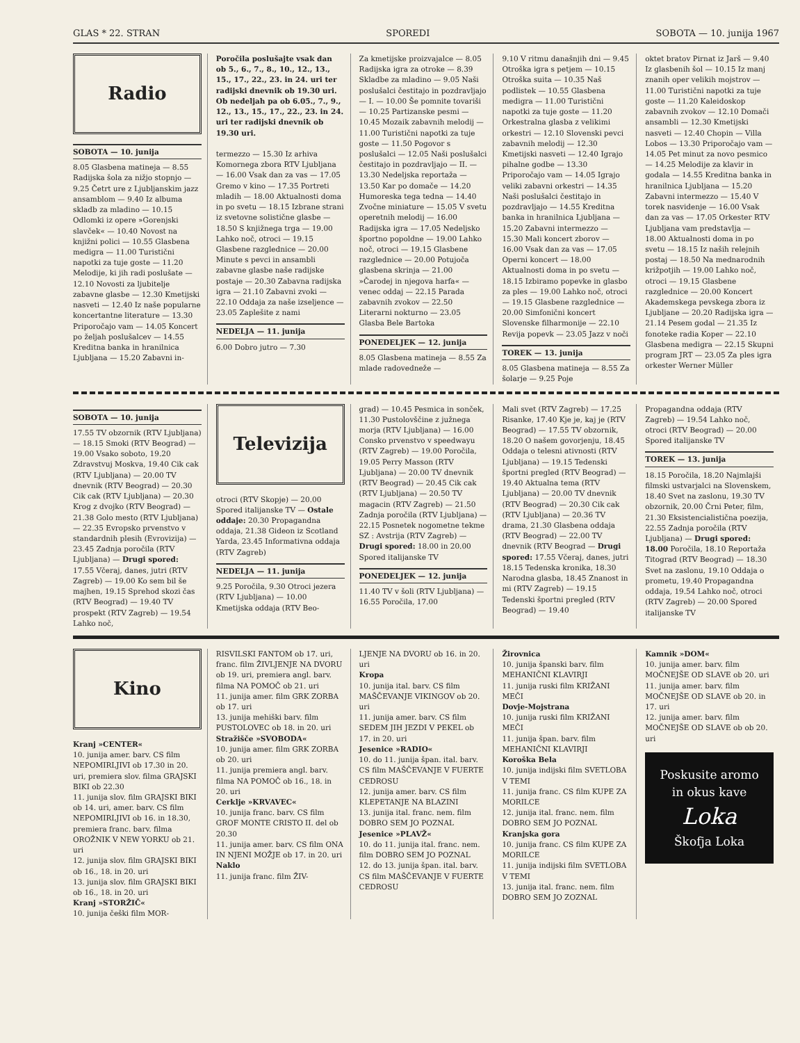GLAS * 22. STRAN SPOREDI SOBOTA — 10. junija 1967
Radio
SOBOTA — 10. junija
8.05 Glasbena matineja — 8.55 Radijska šola za nižjo stopnjo — 9.25 Četrt ure z Ljubljanskim jazz ansamblom — 9.40 Iz albuma skladb za mladino — 10.15 Odlomki iz opere »Gorenjski slavček« — 10.40 Novost na knjižni polici — 10.55 Glasbena medigra — 11.00 Turistični napotki za tuje goste — 11.20 Melodije, ki jih radi poslušate — 12.10 Novosti za ljubitelje zabavne glasbe — 12.30 Kmetijski nasveti — 12.40 Iz naše popularne koncertantne literature — 13.30 Priporočajo vam — 14.05 Koncert po željah poslušalcev — 14.55 Kreditna banka in hranilnica Ljubljana — 15.20 Zabavni in-
Poročila poslušajte vsak dan ob 5., 6., 7., 8., 10., 12., 13., 15., 17., 22., 23. in 24. uri ter radijski dnevnik ob 19.30 uri. Ob nedeljah pa ob 6.05., 7., 9., 12., 13., 15., 17., 22., 23. in 24. uri ter radijski dnevnik ob 19.30 uri.
termezzo — 15.30 Iz arhiva Komornega zbora RTV Ljubljana — 16.00 Vsak dan za vas — 17.05 Gremo v kino — 17.35 Portreti mladih — 18.00 Aktualnosti doma in po svetu — 18.15 Izbrane strani iz svetovne solistične glasbe — 18.50 S knjižnega trga — 19.00 Lahko noč, otroci — 19.15 Glasbene razglednice — 20.00 Minute s pevci in ansambli zabavne glasbe naše radijske postaje — 20.30 Zabavna radijska igra — 21.10 Zabavni zvoki — 22.10 Oddaja za naše izseljence — 23.05 Zaplešite z nami
NEDELJA — 11. junija
6.00 Dobro jutro — 7.30
Za kmetijske proizvajalce — 8.05 Radijska igra za otroke — 8.39 Skladbe za mladino — 9.05 Naši poslušalci čestitajo in pozdravljajo — I. — 10.00 Še pomnite tovariši — 10.25 Partizanske pesmi — 10.45 Mozaik zabavnih melodij — 11.00 Turistični napotki za tuje goste — 11.50 Pogovor s poslušalci — 12.05 Naši poslušalci čestitajo in pozdravljajo — II. — 13.30 Nedeljska reportaža — 13.50 Kar po domače — 14.20 Humoreska tega tedna — 14.40 Zvočne miniature — 15.05 V svetu operetnih melodij — 16.00 Radijska igra — 17.05 Nedeljsko športno popoldne — 19.00 Lahko noč, otroci — 19.15 Glasbene razglednice — 20.00 Potujoča glasbena skrinja — 21.00 »Čarodej in njegova harfa« — venec oddaj — 22.15 Parada zabavnih zvokov — 22.50 Literarni nokturno — 23.05 Glasba Bele Bartoka
PONEDELJEK — 12. junija
8.05 Glasbena matineja — 8.55 Za mlade radovedneže —
9.10 V ritmu današnjih dni — 9.45 Otroška igra s petjem — 10.15 Otroška suita — 10.35 Naš podlistek — 10.55 Glasbena medigra — 11.00 Turistični napotki za tuje goste — 11.20 Orkestralna glasba z velikimi orkestri — 12.10 Slovenski pevci zabavnih melodij — 12.30 Kmetijski nasveti — 12.40 Igrajo pihalne godbe — 13.30 Priporočajo vam — 14.05 Igrajo veliki zabavni orkestri — 14.35 Naši poslušalci čestitajo in pozdravljajo — 14.55 Kreditna banka in hranilnica Ljubljana — 15.20 Zabavni intermezzo — 15.30 Mali koncert zborov — 16.00 Vsak dan za vas — 17.05 Operni koncert — 18.00 Aktualnosti doma in po svetu — 18.15 Izbiramo popevke in glasbo za ples — 19.00 Lahko noč, otroci — 19.15 Glasbene razglednice — 20.00 Simfonični koncert Slovenske filharmonije — 22.10 Revija popevk — 23.05 Jazz v noči
TOREK — 13. junija
8.05 Glasbena matineja — 8.55 Za šolarje — 9.25 Poje
oktet bratov Pirnat iz Jarš — 9.40 Iz glasbenih šol — 10.15 Iz manj znanih oper velikih mojstrov — 11.00 Turistični napotki za tuje goste — 11.20 Kaleidoskop zabavnih zvokov — 12.10 Domači ansambli — 12.30 Kmetijski nasveti — 12.40 Chopin — Villa Lobos — 13.30 Priporočajo vam — 14.05 Pet minut za novo pesmico — 14.25 Melodije za klavir in godala — 14.55 Kreditna banka in hranilnica Ljubljana — 15.20 Zabavni intermezzo — 15.40 V torek nasvidenje — 16.00 Vsak dan za vas — 17.05 Orkester RTV Ljubljana vam predstavlja — 18.00 Aktualnosti doma in po svetu — 18.15 Iz naših relejnih postaj — 18.50 Na mednarodnih križpotjih — 19.00 Lahko noč, otroci — 19.15 Glasbene razglednice — 20.00 Koncert Akademskega pevskega zbora iz Ljubljane — 20.20 Radijska igra — 21.14 Pesem godal — 21.35 Iz fonoteke radia Koper — 22.10 Glasbena medigra — 22.15 Skupni program JRT — 23.05 Za ples igra orkester Werner Müller
SOBOTA — 10. junija
17.55 TV obzornik (RTV Ljubljana) — 18.15 Smoki (RTV Beograd) — 19.00 Vsako soboto, 19.20 Zdravstvuj Moskva, 19.40 Cik cak (RTV Ljubljana) — 20.00 TV dnevnik (RTV Beograd) — 20.30 Cik cak (RTV Ljubljana) — 20.30 Krog z dvojko (RTV Beograd) — 21.38 Golo mesto (RTV Ljubljana) — 22.35 Evropsko prvenstvo v standardnih plesih (Evrovizija) — 23.45 Zadnja poročila (RTV Ljubljana) — Drugi spored: 17.55 Včeraj, danes, jutri (RTV Zagreb) — 19.00 Ko sem bil še majhen, 19.15 Sprehod skozi čas (RTV Beograd) — 19.40 TV prospekt (RTV Zagreb) — 19.54 Lahko noč,
Televizija
otroci (RTV Skopje) — 20.00 Spored italijanske TV — Ostale oddaje: 20.30 Propagandna oddaja, 21.38 Gideon iz Scotland Yarda, 23.45 Informativna oddaja (RTV Zagreb)
NEDELJA — 11. junija
9.25 Poročila, 9.30 Otroci jezera (RTV Ljubljana) — 10.00 Kmetijska oddaja (RTV Beo-
grad) — 10.45 Pesmica in sonček, 11.30 Pustolovščine z južnega morja (RTV Ljubljana) — 16.00 Consko prvenstvo v speedwayu (RTV Zagreb) — 19.00 Poročila, 19.05 Perry Masson (RTV Ljubljana) — 20.00 TV dnevnik (RTV Beograd) — 20.45 Cik cak (RTV Ljubljana) — 20.50 TV magacin (RTV Zagreb) — 21.50 Zadnja poročila (RTV Ljubljana) — 22.15 Posnetek nogometne tekme SZ : Avstrija (RTV Zagreb) — Drugi spored: 18.00 in 20.00 Spored italijanske TV
PONEDELJEK — 12. junija
11.40 TV v šoli (RTV Ljubljana) — 16.55 Poročila, 17.00
Mali svet (RTV Zagreb) — 17.25 Risanke, 17.40 Kje je, kaj je (RTV Beograd) — 17.55 TV obzornik, 18.20 O našem govorjenju, 18.45 Oddaja o telesni ativnosti (RTV Ljubljana) — 19.15 Tedenski športni pregled (RTV Beograd) — 19.40 Aktualna tema (RTV Ljubljana) — 20.00 TV dnevnik (RTV Beograd) — 20.30 Cik cak (RTV Ljubljana) — 20.36 TV drama, 21.30 Glasbena oddaja (RTV Beograd) — 22.00 TV dnevnik (RTV Beograd — Drugi spored: 17.55 Včeraj, danes, jutri 18.15 Tedenska kronika, 18.30 Narodna glasba, 18.45 Znanost in mi (RTV Zagreb) — 19.15 Tedenski športni pregled (RTV Beograd) — 19.40
Propagandna oddaja (RTV Zagreb) — 19.54 Lahko noč, otroci (RTV Beograd) — 20.00 Spored italijanske TV
TOREK — 13. junija
18.15 Poročila, 18.20 Najmlajši filmski ustvarjalci na Slovenskem, 18.40 Svet na zaslonu, 19.30 TV obzornik, 20.00 Črni Peter, film, 21.30 Eksistencialistična poezija, 22.55 Zadnja poročila (RTV Ljubljana) — Drugi spored: 18.00 Poročila, 18.10 Reportaža Titograd (RTV Beograd) — 18.30 Svet na zaslonu, 19.10 Oddaja o prometu, 19.40 Propagandna oddaja, 19.54 Lahko noč, otroci (RTV Zagreb) — 20.00 Spored italijanske TV
Kino
Kranj »CENTER«
10. junija amer. barv. CS film NEPOMIRLJIVI ob 17.30 in 20. uri, premiera slov. filma GRAJSKI BIKI ob 22.30
11. junija slov. film GRAJSKI BIKI ob 14. uri, amer. barv. CS film NEPOMIRLJIVI ob 16. in 18.30, premiera franc. barv. filma OROŽNIK V NEW YORKU ob 21. uri
12. junija slov. film GRAJSKI BIKI ob 16., 18. in 20. uri
13. junija slov. film GRAJSKI BIKI ob 16., 18. in 20. uri
Kranj »STORŽIČ«
10. junija češki film MOR-
RISVILSKI FANTOM ob 17. uri, franc. film ŽIVLJENJE NA DVORU ob 19. uri, premiera angl. barv. filma NA POMOČ ob 21. uri
11. junija amer. film GRK ZORBA ob 17. uri
13. junija mehiški barv. film PUSTOLOVEC ob 18. in 20. uri
Stražišče »SVOBODA«
10. junija amer. film GRK ZORBA ob 20. uri
11. junija premiera angl. barv. filma NA POMOČ ob 16., 18. in 20. uri
Cerklje »KRVAVEC«
10. junija franc. barv. CS film GROF MONTE CRISTO II. del ob 20.30
11. junija amer. barv. CS film ONA IN NJENI MOŽJE ob 17. in 20. uri
Naklo
11. junija franc. film ŽIV-
LJENJE NA DVORU ob 16. in 20. uri
Kropa
10. junija ital. barv. CS film MAŠČEVANJE VIKINGOV ob 20. uri
11. junija amer. barv. CS film SEDEM JIH JEZDI V PEKEL ob 17. in 20. uri
Jesenice »RADIO«
10. do 11. junija špan. ital. barv. CS film MAŠČEVANJE V FUERTE CEDROSU
12. junija amer. barv. CS film KLEPETANJE NA BLAZINI
13. junija ital. franc. nem. film DOBRO SEM JO POZNAL
Jesenice »PLAVŽ«
10. do 11. junija ital. franc. nem. film DOBRO SEM JO POZNAL
12. do 13. junija špan. ital. barv. CS film MAŠČEVANJE V FUERTE CEDROSU
Žirovnica
10. junija španski barv. film MEHANIČNI KLAVIRJI
11. junija ruski film KRIŽANI MEČI
Dovje-Mojstrana
10. junija ruski film KRIŽANI MEČI
11. junija špan. barv. film MEHANIČNI KLAVIRJI
Koroška Bela
10. junija indijski film SVETLOBA V TEMI
11. junija franc. CS film KUPE ZA MORILCE
12. junija ital. franc. nem. film DOBRO SEM JO POZNAL
Kranjska gora
10. junija franc. CS film KUPE ZA MORILCE
11. junija indijski film SVETLOBA V TEMI
13. junija ital. franc. nem. film DOBRO SEM JO ZOZNAL
Kamnik »DOM«
10. junija amer. barv. film MOČNEJŠE OD SLAVE ob 20. uri
11. junija amer. barv. film MOČNEJŠE OD SLAVE ob 20. in 17. uri
12. junija amer. barv. film MOČNEJŠE OD SLAVE ob ob 20. uri
Poskusite aromo
in okus kave
Loka
Škofja Loka